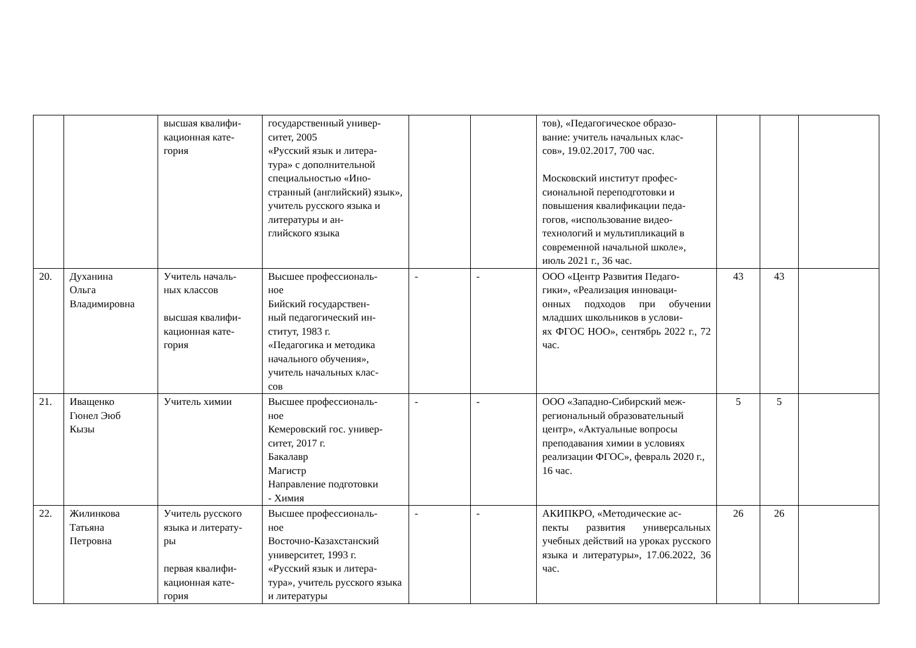| | | высшая квалифи- кационная кате- гория | государственный универ- ситет, 2005 «Русский язык и литера- тура» с дополнительной специальностью «Ино- странный (английский) язык», учитель русского языка и литературы и ан- глийского языка | | | тов), «Педагогическое образо- вание: учитель начальных клас- сов», 19.02.2017, 700 час. Московский институт профес- сиональной переподготовки и повышения квалификации педа- гогов, «использование видео- технологий и мультипликаций в современной начальной школе», июль 2021 г., 36 час. | | | |
| 20. | Духанина Ольга Владимировна | Учитель началь- ных классов высшая квалифи- кационная кате- гория | Высшее профессиональ- ное Бийский государствен- ный педагогический ин- ститут, 1983 г. «Педагогика и методика начального обучения», учитель начальных клас- сов | - | - | ООО «Центр Развития Педаго- гики», «Реализация инноваци- онных подходов при обучении младших школьников в услови- ях ФГОС НОО», сентябрь 2022 г., 72 час. | 43 | 43 | |
| 21. | Иващенко Гюнел Эюб Кызы | Учитель химии | Высшее профессиональ- ное Кемеровский гос. универ- ситет, 2017 г. Бакалавр Магистр Направление подготовки - Химия | - | - | ООО «Западно-Сибирский меж- региональный образовательный центр», «Актуальные вопросы преподавания химии в условиях реализации ФГОС», февраль 2020 г., 16 час. | 5 | 5 | |
| 22. | Жилинкова Татьяна Петровна | Учитель русского языка и литерату- ры первая квалифи- кационная кате- гория | Высшее профессиональ- ное Восточно-Казахстанский университет, 1993 г. «Русский язык и литера- тура», учитель русского языка и литературы | - | - | АКИПКРО, «Методические ас- пекты развития универсальных учебных действий на уроках русского языка и литературы», 17.06.2022, 36 час. | 26 | 26 | |